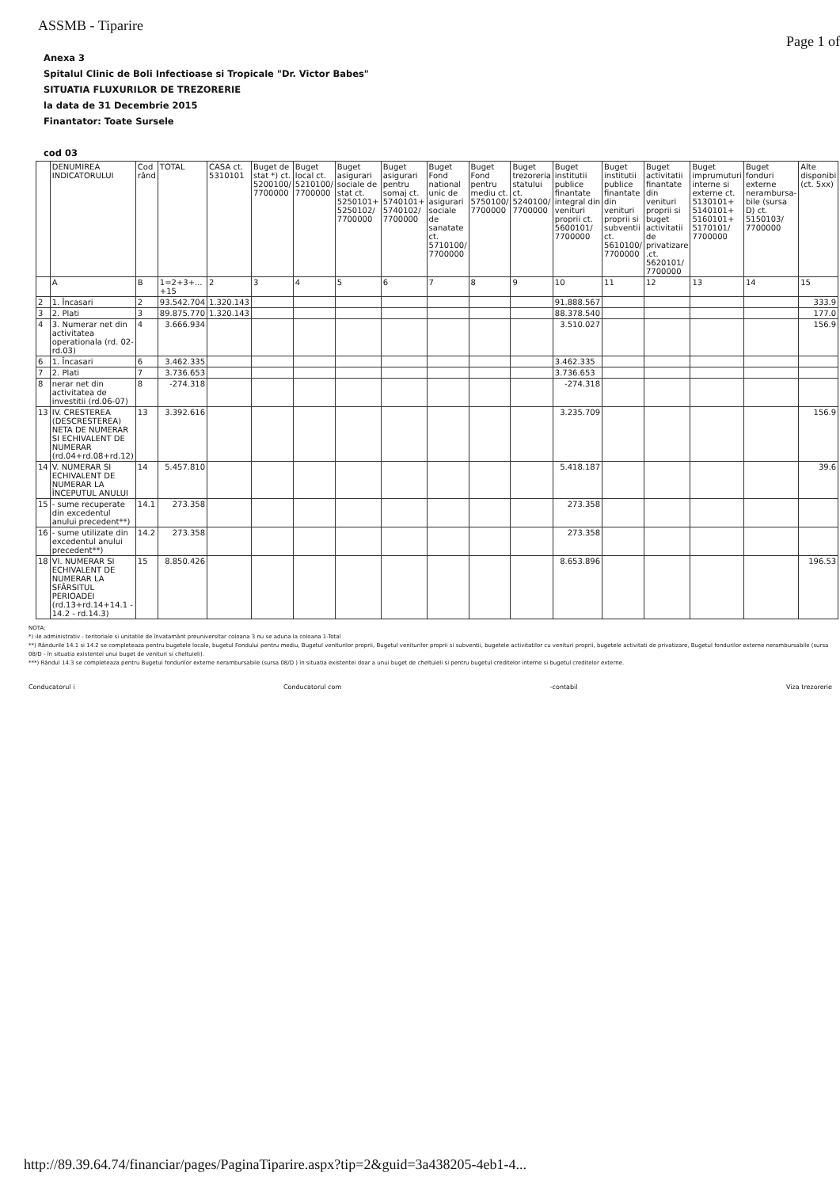ASSMB - Tiparire
Page 1 of
Anexa 3
Spitalul Clinic de Boli Infectioase si Tropicale "Dr. Victor Babes"
SITUATIA FLUXURILOR DE TREZORERIE
la data de 31 Decembrie 2015
Finantator: Toate Sursele
cod 03
| | DENUMIREA INDICATORULUI | Cod rând | TOTAL | CASA ct. 5310101 | Buget de stat *) ct. 5200100/ 7700000 | Buget local ct. 5210100/ 7700000 | Buget asigurari sociale de stat ct. 5250101+ 5250102/ 7700000 | Buget asigurari pentru somaj ct. 5740101+ 5740102/ 7700000 | Buget Fond national unic de asigurari sociale de sanatate ct. 5710100/ 7700000 | Buget Fond pentru mediu ct. 5750100/ 7700000 | Buget trezoreria statului ct. 5240100/ 7700000 | Buget institutii publice finantate integral din venituri proprii ct. 5600101/ 7700000 | Buget institutii publice finantate din venituri proprii si subventii ct. 5610100/ 7700000 | Buget activitatii finantate din venituri proprii si buget activitatii de privatizare .ct. 5620101/ 7700000 | Buget imprumuturi interne si externe ct. 5130101+ 5140101+ 5160101+ 5170101/ 7700000 | Buget fonduri externe nerambursa-bile (sursa D) ct. 5150103/ 7700000 | Alte disponibi (ct. 5xx) |
| --- | --- | --- | --- | --- | --- | --- | --- | --- | --- | --- | --- | --- | --- | --- | --- | --- | --- |
| | A | B | 1=2+3+... +15 | 2 | 3 | 4 | 5 | 6 | 7 | 8 | 9 | 10 | 11 | 12 | 13 | 14 | 15 |
| 2 | 1. Încasari | 2 | 93.542.704 | 1.320.143 | | | | | | | | 91.888.567 | | | | | 333.9 |
| 3 | 2. Plati | 3 | 89.875.770 | 1.320.143 | | | | | | | | 88.378.540 | | | | | 177.0 |
| 4 | 3. Numerar net din activitatea operationala (rd. 02-rd.03) | 4 | 3.666.934 | | | | | | | | | 3.510.027 | | | | | 156.9 |
| 6 | 1. Încasari | 6 | 3.462.335 | | | | | | | | | 3.462.335 | | | | | |
| 7 | 2. Plati | 7 | 3.736.653 | | | | | | | | | 3.736.653 | | | | | |
| 8 | nerar net din activitatea de investitii (rd.06-07) | 8 | -274.318 | | | | | | | | | -274.318 | | | | | |
| 13 | IV. CRESTEREA (DESCRESTEREA) NETA DE NUMERAR SI ECHIVALENT DE NUMERAR (rd.04+rd.08+rd.12) | 13 | 3.392.616 | | | | | | | | | 3.235.709 | | | | | 156.9 |
| 14 | V. NUMERAR SI ECHIVALENT DE NUMERAR LA ÎNCEPUTUL ANULUI | 14 | 5.457.810 | | | | | | | | | 5.418.187 | | | | | 39.6 |
| 15 | - sume recuperate din excedentul anului precedent**) | 14.1 | 273.358 | | | | | | | | | 273.358 | | | | | |
| 16 | - sume utilizate din excedentul anului precedent**) | 14.2 | 273.358 | | | | | | | | | 273.358 | | | | | |
| 18 | VI. NUMERAR SI ECHIVALENT DE NUMERAR LA SFÂRSITUL PERIOADEI (rd.13+rd.14+14.1 - 14.2 - rd.14.3) | 15 | 8.850.426 | | | | | | | | | 8.653.896 | | | | | 196.53 |
NOTA:
*) ile administrativ - teritoriale si unitatile de învatamânt preuniversitar coloana 3 nu se aduna la coloana 1-Total
**) Rândurile 14.1 si 14.2 se completeaza pentru bugetele locale, bugetul Fondului pentru mediu, Bugetul veniturilor proprii, Bugetul veniturilor proprii si subventii, bugetele activitatilor cu venituri proprii, bugetele activitati de privatizare, Bugetul fondurilor externe nerambursabile (sursa 08/D - în situatia existentei unui buget de venituri si cheltuieli).
***) Rândul 14.3 se completeaza pentru Bugetul fondurilor externe nerambursabile (sursa 08/D ) în situatia existentei doar a unui buget de cheltuieli si pentru bugetul creditelor interne si bugetul creditelor externe.
Conducatorul i Conducatorul com -contabil Viza trezorerie
http://89.39.64.74/financiar/pages/PaginaTiparire.aspx?tip=2&guid=3a438205-4eb1-4...